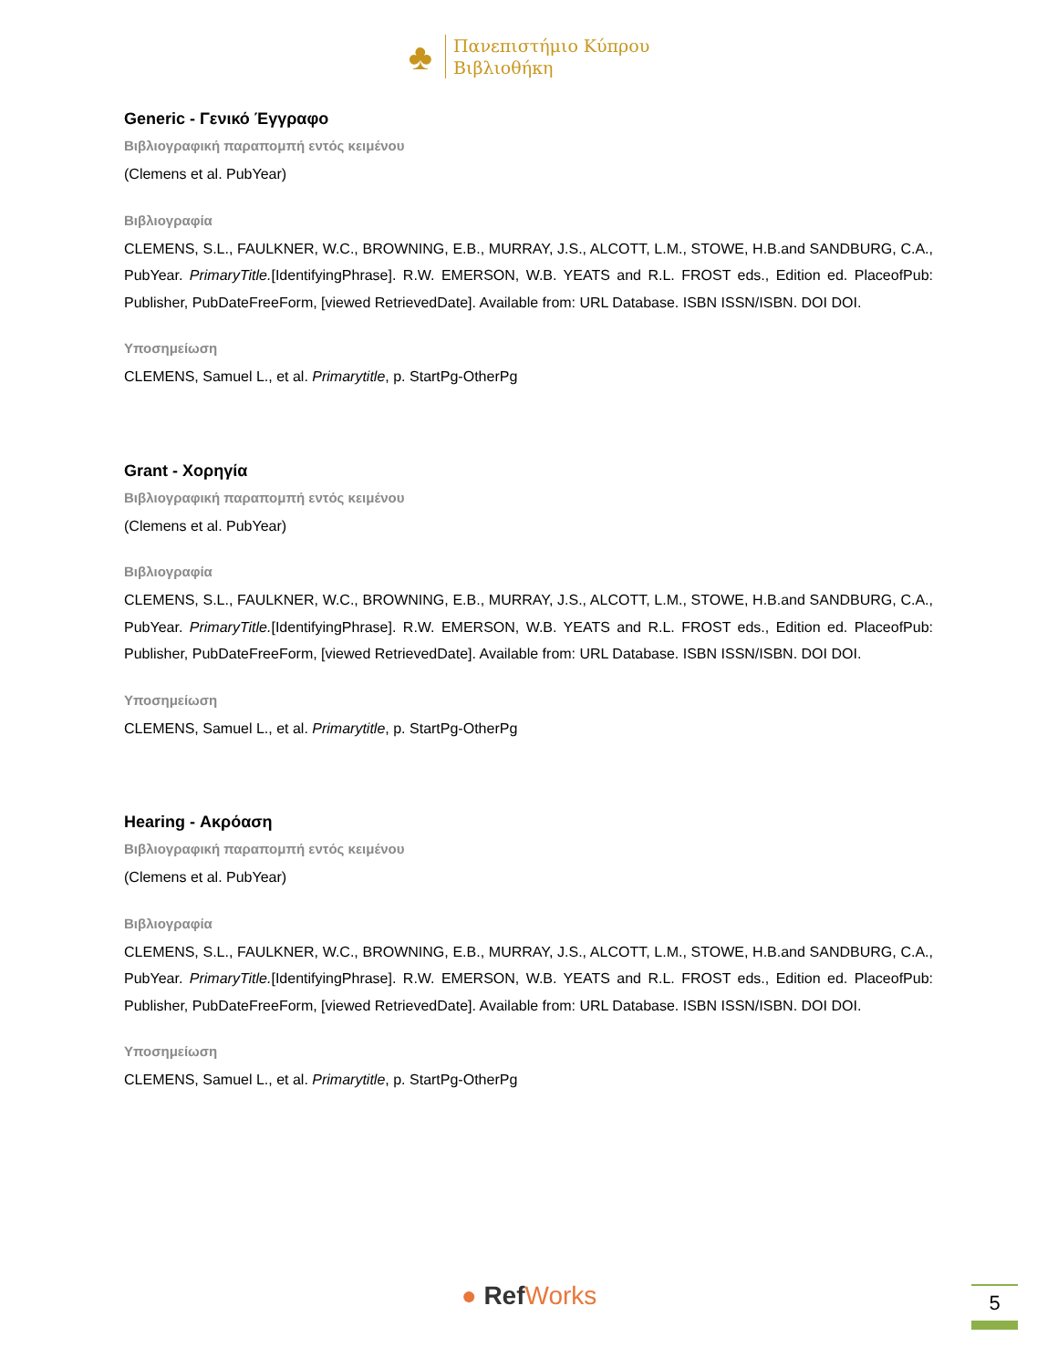♣
Πανεπιστήμιο Κύπρου
Βιβλιοθήκη
Generic - Γενικό Έγγραφο
Βιβλιογραφική παραπομπή εντός κειμένου
(Clemens et al. PubYear)
Βιβλιογραφία
CLEMENS, S.L., FAULKNER, W.C., BROWNING, E.B., MURRAY, J.S., ALCOTT, L.M., STOWE, H.B.and SANDBURG, C.A., PubYear. PrimaryTitle.[IdentifyingPhrase]. R.W. EMERSON, W.B. YEATS and R.L. FROST eds., Edition ed. PlaceofPub: Publisher, PubDateFreeForm, [viewed RetrievedDate]. Available from: URL Database. ISBN ISSN/ISBN. DOI DOI.
Υποσημείωση
CLEMENS, Samuel L., et al. Primarytitle, p. StartPg-OtherPg
Grant - Χορηγία
Βιβλιογραφική παραπομπή εντός κειμένου
(Clemens et al. PubYear)
Βιβλιογραφία
CLEMENS, S.L., FAULKNER, W.C., BROWNING, E.B., MURRAY, J.S., ALCOTT, L.M., STOWE, H.B.and SANDBURG, C.A., PubYear. PrimaryTitle.[IdentifyingPhrase]. R.W. EMERSON, W.B. YEATS and R.L. FROST eds., Edition ed. PlaceofPub: Publisher, PubDateFreeForm, [viewed RetrievedDate]. Available from: URL Database. ISBN ISSN/ISBN. DOI DOI.
Υποσημείωση
CLEMENS, Samuel L., et al. Primarytitle, p. StartPg-OtherPg
Hearing - Ακρόαση
Βιβλιογραφική παραπομπή εντός κειμένου
(Clemens et al. PubYear)
Βιβλιογραφία
CLEMENS, S.L., FAULKNER, W.C., BROWNING, E.B., MURRAY, J.S., ALCOTT, L.M., STOWE, H.B.and SANDBURG, C.A., PubYear. PrimaryTitle.[IdentifyingPhrase]. R.W. EMERSON, W.B. YEATS and R.L. FROST eds., Edition ed. PlaceofPub: Publisher, PubDateFreeForm, [viewed RetrievedDate]. Available from: URL Database. ISBN ISSN/ISBN. DOI DOI.
Υποσημείωση
CLEMENS, Samuel L., et al. Primarytitle, p. StartPg-OtherPg
● Ref Works 5